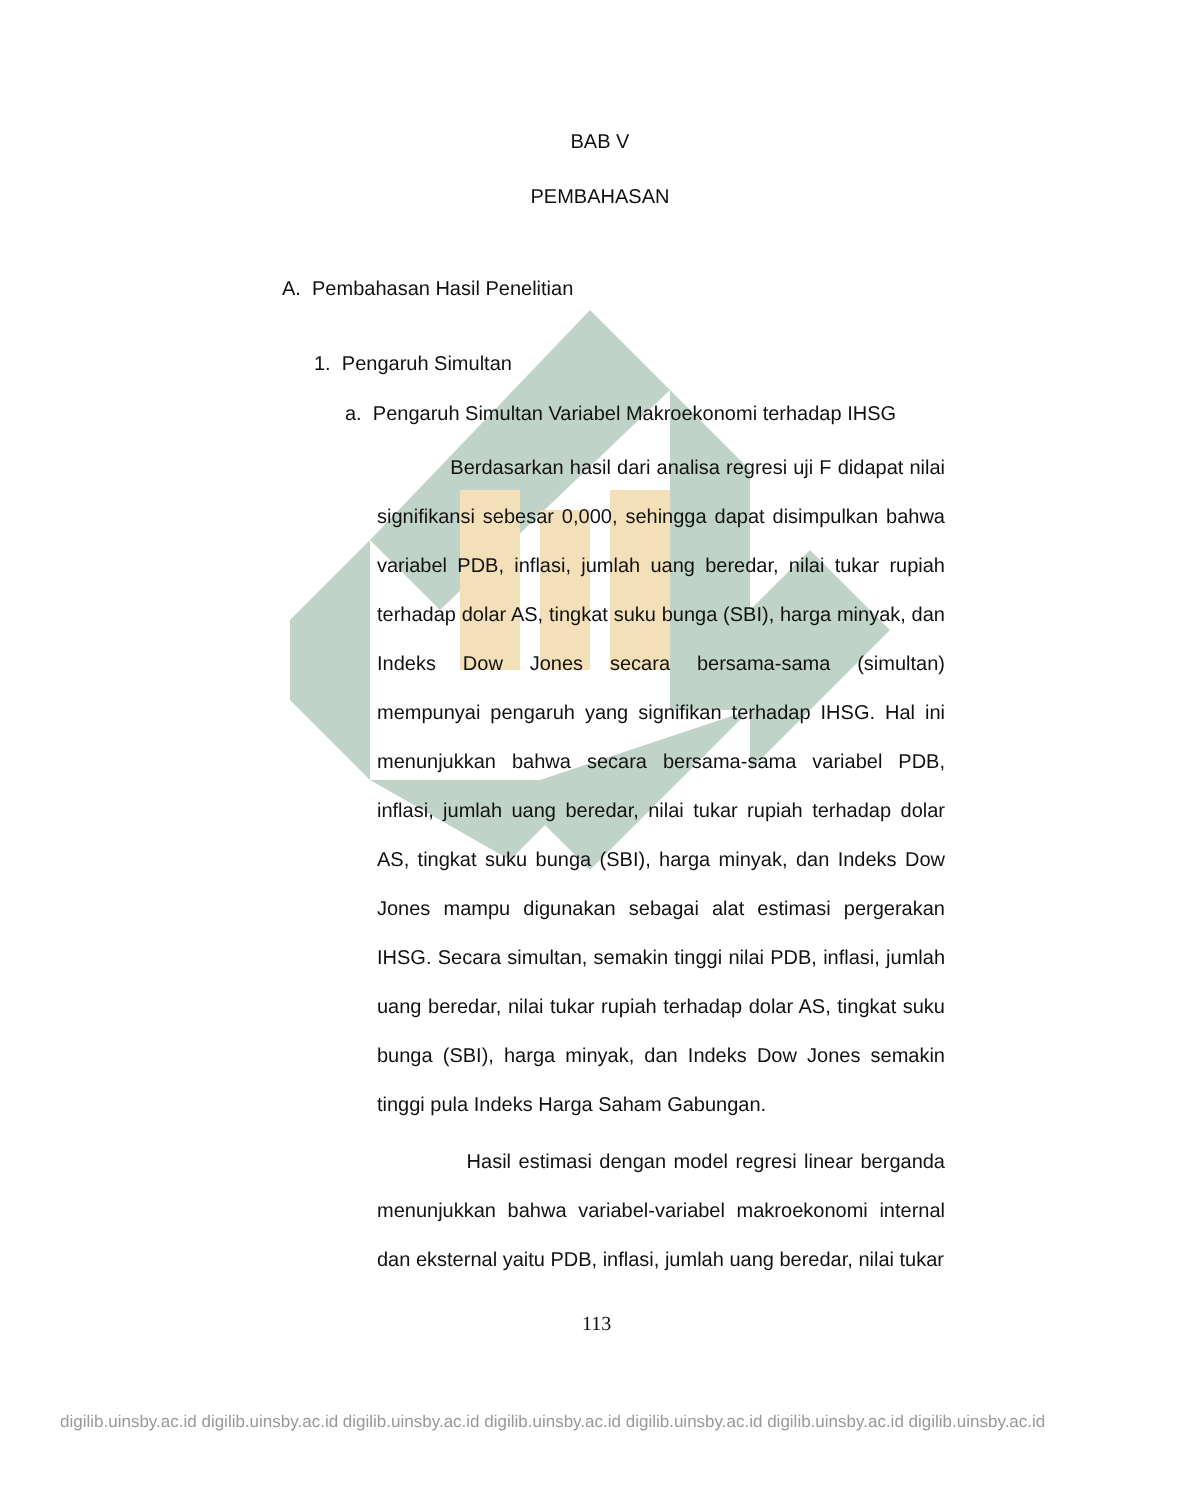BAB V
PEMBAHASAN
A. Pembahasan Hasil Penelitian
1. Pengaruh Simultan
a. Pengaruh Simultan Variabel Makroekonomi terhadap IHSG
Berdasarkan hasil dari analisa regresi uji F didapat nilai signifikansi sebesar 0,000, sehingga dapat disimpulkan bahwa variabel PDB, inflasi, jumlah uang beredar, nilai tukar rupiah terhadap dolar AS, tingkat suku bunga (SBI), harga minyak, dan Indeks Dow Jones secara bersama-sama (simultan) mempunyai pengaruh yang signifikan terhadap IHSG. Hal ini menunjukkan bahwa secara bersama-sama variabel PDB, inflasi, jumlah uang beredar, nilai tukar rupiah terhadap dolar AS, tingkat suku bunga (SBI), harga minyak, dan Indeks Dow Jones mampu digunakan sebagai alat estimasi pergerakan IHSG. Secara simultan, semakin tinggi nilai PDB, inflasi, jumlah uang beredar, nilai tukar rupiah terhadap dolar AS, tingkat suku bunga (SBI), harga minyak, dan Indeks Dow Jones semakin tinggi pula Indeks Harga Saham Gabungan.
Hasil estimasi dengan model regresi linear berganda menunjukkan bahwa variabel-variabel makroekonomi internal dan eksternal yaitu PDB, inflasi, jumlah uang beredar, nilai tukar
113
digilib.uinsby.ac.id digilib.uinsby.ac.id digilib.uinsby.ac.id digilib.uinsby.ac.id digilib.uinsby.ac.id digilib.uinsby.ac.id digilib.uinsby.ac.id